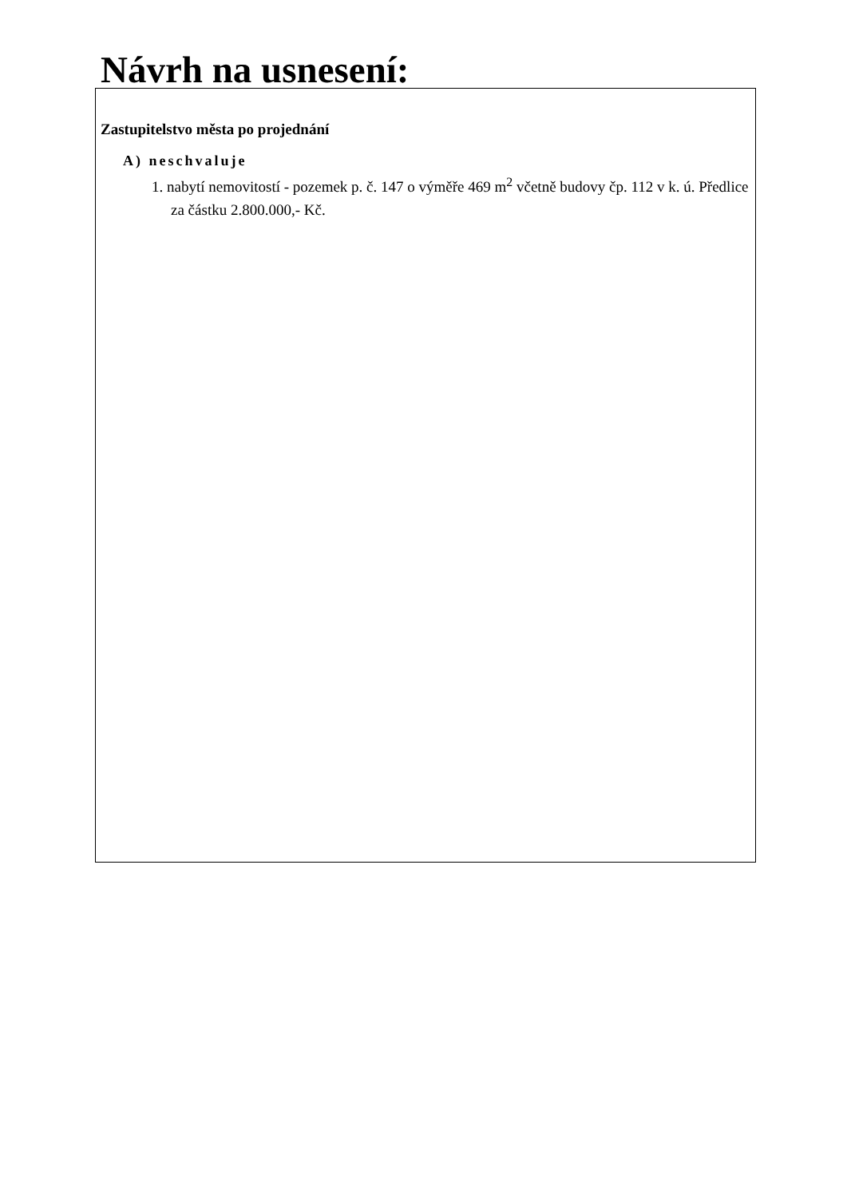Návrh na usnesení:
Zastupitelstvo města po projednání
A) neschvaluje
1. nabytí nemovitostí - pozemek p. č. 147 o výměře 469 m<sup>2</sup> včetně budovy čp. 112 v k. ú. Předlice za částku 2.800.000,- Kč.